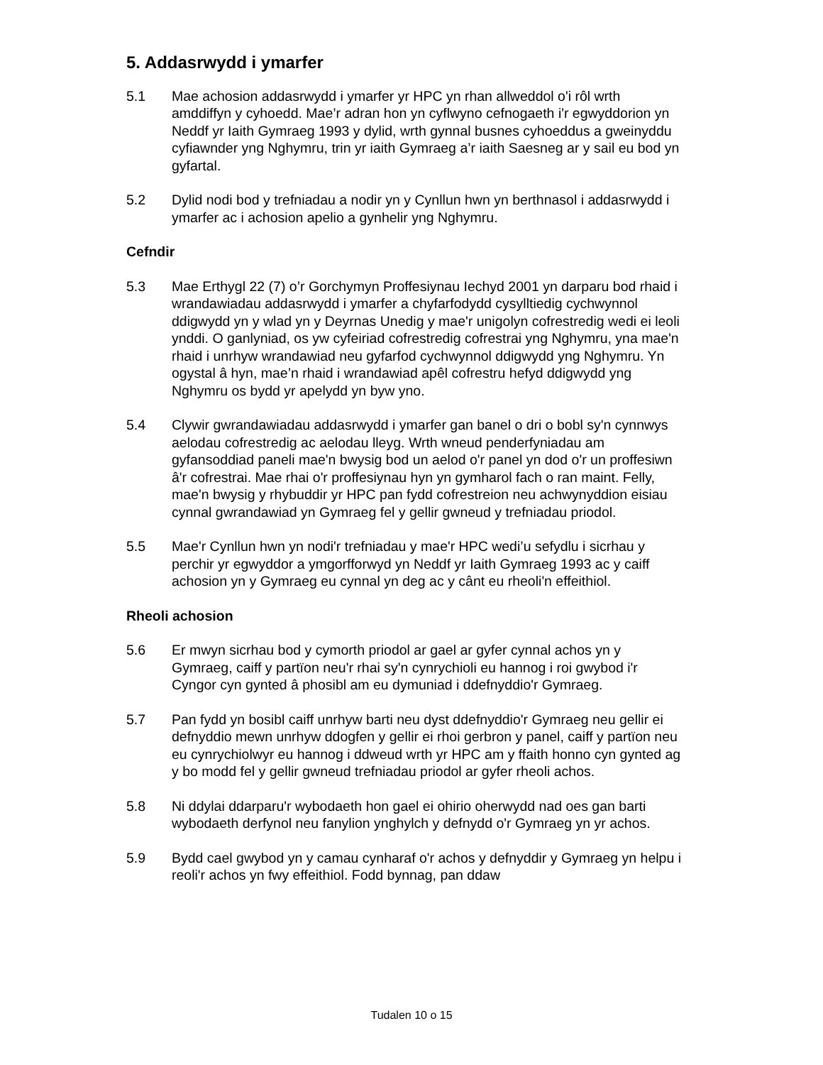5. Addasrwydd i ymarfer
5.1 Mae achosion addasrwydd i ymarfer yr HPC yn rhan allweddol o'i rôl wrth amddiffyn y cyhoedd. Mae’r adran hon yn cyflwyno cefnogaeth i'r egwyddorion yn Neddf yr Iaith Gymraeg 1993 y dylid, wrth gynnal busnes cyhoeddus a gweinyddu cyfiawnder yng Nghymru, trin yr iaith Gymraeg a’r iaith Saesneg ar y sail eu bod yn gyfartal.
5.2 Dylid nodi bod y trefniadau a nodir yn y Cynllun hwn yn berthnasol i addasrwydd i ymarfer ac i achosion apelio a gynhelir yng Nghymru.
Cefndir
5.3 Mae Erthygl 22 (7) o’r Gorchymyn Proffesiynau Iechyd 2001 yn darparu bod rhaid i wrandawiadau addasrwydd i ymarfer a chyfarfodydd cysylltiedig cychwynnol ddigwydd yn y wlad yn y Deyrnas Unedig y mae'r unigolyn cofrestredig wedi ei leoli ynddi. O ganlyniad, os yw cyfeiriad cofrestredig cofrestrai yng Nghymru, yna mae'n rhaid i unrhyw wrandawiad neu gyfarfod cychwynnol ddigwydd yng Nghymru. Yn ogystal â hyn, mae’n rhaid i wrandawiad apêl cofrestru hefyd ddigwydd yng Nghymru os bydd yr apelydd yn byw yno.
5.4 Clywir gwrandawiadau addasrwydd i ymarfer gan banel o dri o bobl sy'n cynnwys aelodau cofrestredig ac aelodau lleyg. Wrth wneud penderfyniadau am gyfansoddiad paneli mae'n bwysig bod un aelod o'r panel yn dod o'r un proffesiwn â'r cofrestrai. Mae rhai o'r proffesiynau hyn yn gymharol fach o ran maint. Felly, mae'n bwysig y rhybuddir yr HPC pan fydd cofrestreion neu achwynyddion eisiau cynnal gwrandawiad yn Gymraeg fel y gellir gwneud y trefniadau priodol.
5.5 Mae'r Cynllun hwn yn nodi'r trefniadau y mae'r HPC wedi’u sefydlu i sicrhau y perchir yr egwyddor a ymgorfforwyd yn Neddf yr Iaith Gymraeg 1993 ac y caiff achosion yn y Gymraeg eu cynnal yn deg ac y cânt eu rheoli'n effeithiol.
Rheoli achosion
5.6 Er mwyn sicrhau bod y cymorth priodol ar gael ar gyfer cynnal achos yn y Gymraeg, caiff y partïon neu'r rhai sy'n cynrychioli eu hannog i roi gwybod i'r Cyngor cyn gynted â phosibl am eu dymuniad i ddefnyddio'r Gymraeg.
5.7 Pan fydd yn bosibl caiff unrhyw barti neu dyst ddefnyddio'r Gymraeg neu gellir ei defnyddio mewn unrhyw ddogfen y gellir ei rhoi gerbron y panel, caiff y partïon neu eu cynrychiolwyr eu hannog i ddweud wrth yr HPC am y ffaith honno cyn gynted ag y bo modd fel y gellir gwneud trefniadau priodol ar gyfer rheoli achos.
5.8 Ni ddylai ddarparu'r wybodaeth hon gael ei ohirio oherwydd nad oes gan barti wybodaeth derfynol neu fanylion ynghylch y defnydd o'r Gymraeg yn yr achos.
5.9 Bydd cael gwybod yn y camau cynharaf o'r achos y defnyddir y Gymraeg yn helpu i reoli'r achos yn fwy effeithiol. Fodd bynnag, pan ddaw
Tudalen 10 o 15